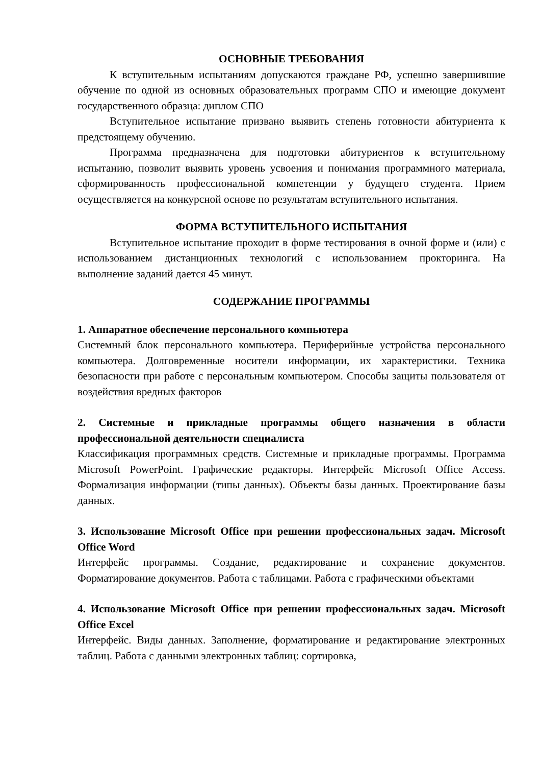ОСНОВНЫЕ ТРЕБОВАНИЯ
К вступительным испытаниям допускаются граждане РФ, успешно завершившие обучение по одной из основных образовательных программ СПО и имеющие документ государственного образца: диплом СПО
Вступительное испытание призвано выявить степень готовности абитуриента к предстоящему обучению.
Программа предназначена для подготовки абитуриентов к вступительному испытанию, позволит выявить уровень усвоения и понимания программного материала, сформированность профессиональной компетенции у будущего студента. Прием осуществляется на конкурсной основе по результатам вступительного испытания.
ФОРМА ВСТУПИТЕЛЬНОГО ИСПЫТАНИЯ
Вступительное испытание проходит в форме тестирования в очной форме и (или) с использованием дистанционных технологий с использованием прокторинга. На выполнение заданий дается 45 минут.
СОДЕРЖАНИЕ ПРОГРАММЫ
1. Аппаратное обеспечение персонального компьютера
Системный блок персонального компьютера. Периферийные устройства персонального компьютера. Долговременные носители информации, их характеристики. Техника безопасности при работе с персональным компьютером. Способы защиты пользователя от воздействия вредных факторов
2. Системные и прикладные программы общего назначения в области профессиональной деятельности специалиста
Классификация программных средств. Системные и прикладные программы. Программа Microsoft PowerPoint. Графические редакторы. Интерфейс Microsoft Office Access. Формализация информации (типы данных). Объекты базы данных. Проектирование базы данных.
3. Использование Microsoft Office при решении профессиональных задач. Microsoft Office Word
Интерфейс программы. Создание, редактирование и сохранение документов. Форматирование документов. Работа с таблицами. Работа с графическими объектами
4. Использование Microsoft Office при решении профессиональных задач. Microsoft Office Excel
Интерфейс. Виды данных. Заполнение, форматирование и редактирование электронных таблиц. Работа с данными электронных таблиц: сортировка,